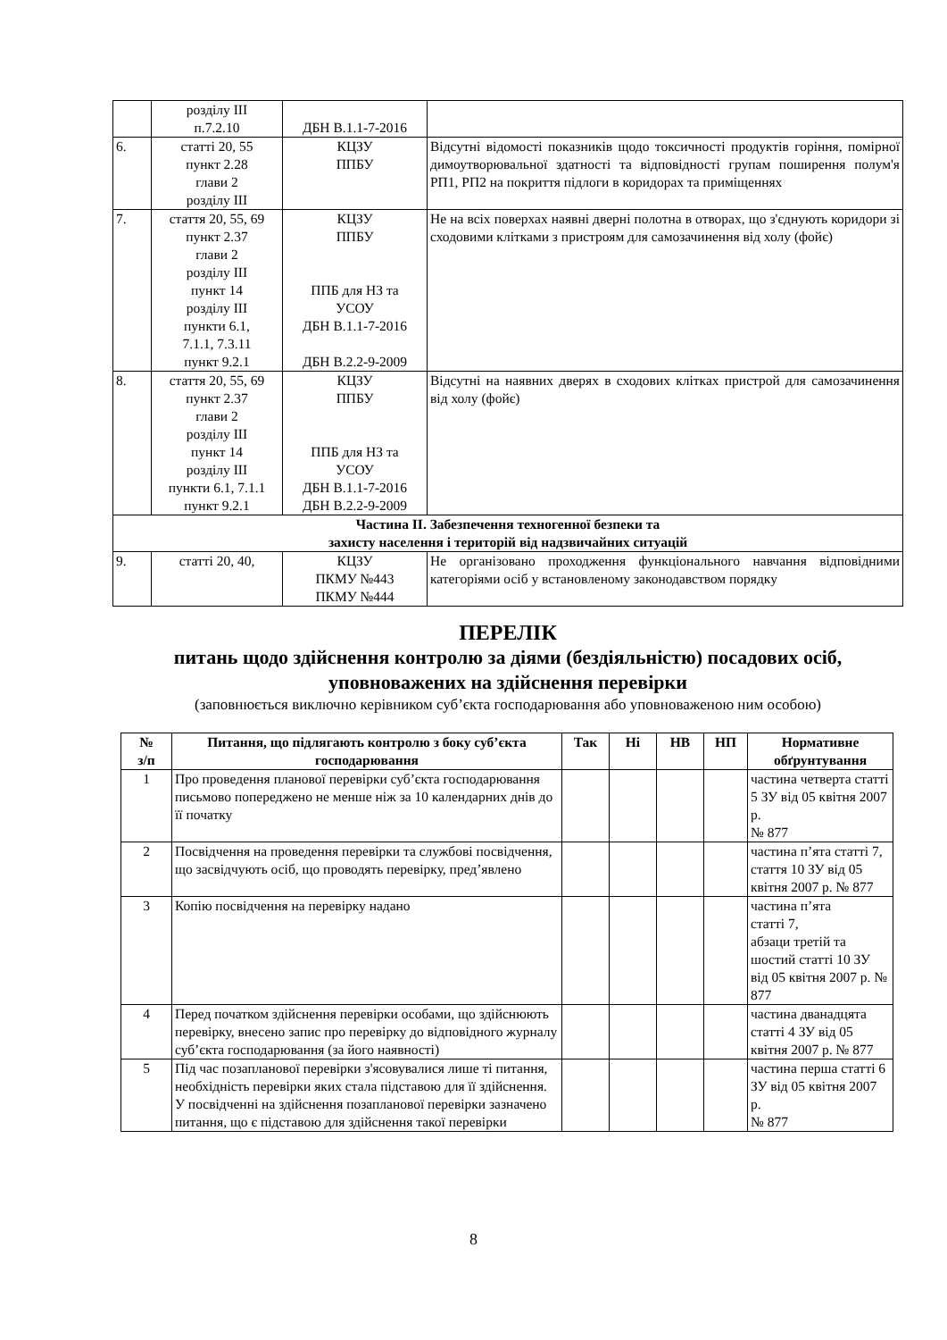| | розділу ІІІ п.7.2.10 | ДБН В.1.1-7-2016 | |
| 6. | статті 20, 55 пункт 2.28 глави 2 розділу ІІІ | КЦЗУ ППБУ | Відсутні відомості показників щодо токсичності продуктів горіння, помірної димоутворювальної здатності та відповідності групам поширення полум'я РП1, РП2 на покриття підлоги в коридорах та приміщеннях |
| 7. | стаття 20, 55, 69 пункт 2.37 глави 2 розділу ІІІ пункт 14 розділу ІІІ пункти 6.1, 7.1.1, 7.3.11 пункт 9.2.1 | КЦЗУ ППБУ ППБ для НЗ та УСОУ ДБН В.1.1-7-2016 ДБН В.2.2-9-2009 | Не на всіх поверхах наявні дверні полотна в отворах, що з'єднують коридори зі сходовими клітками з пристроям для самозачинення від холу (фойє) |
| 8. | стаття 20, 55, 69 пункт 2.37 глави 2 розділу ІІІ пункт 14 розділу ІІІ пункти 6.1, 7.1.1 пункт 9.2.1 | КЦЗУ ППБУ ППБ для НЗ та УСОУ ДБН В.1.1-7-2016 ДБН В.2.2-9-2009 | Відсутні на наявних дверях в сходових клітках пристрой для самозачинення від холу (фойє) |
| Частина ІІ. Забезпечення техногенної безпеки та захисту населення і територій від надзвичайних ситуацій | | | |
| 9. | статті 20, 40, | КЦЗУ ПКМУ №443 ПКМУ №444 | Не організовано проходження функціонального навчання відповідними категоріями осіб у встановленому законодавством порядку |
ПЕРЕЛІК
питань щодо здійснення контролю за діями (бездіяльністю) посадових осіб, уповноважених на здійснення перевірки
(заповнюється виключно керівником суб’єкта господарювання або уповноваженою ним особою)
| № з/п | Питання, що підлягають контролю з боку суб’єкта господарювання | Так | Ні | НВ | НП | Нормативне обґрунтування |
| --- | --- | --- | --- | --- | --- | --- |
| 1 | Про проведення планової перевірки суб’єкта господарювання письмово попереджено не менше ніж за 10 календарних днів до її початку | | | | | частина четверта статті 5 ЗУ від 05 квітня 2007 р. № 877 |
| 2 | Посвідчення на проведення перевірки та службові посвідчення, що засвідчують осіб, що проводять перевірку, пред’явлено | | | | | частина п’ята статті 7, стаття 10 ЗУ від 05 квітня 2007 р. № 877 |
| 3 | Копію посвідчення на перевірку надано | | | | | частина п’ята статті 7, абзаци третій та шостий статті 10 ЗУ від 05 квітня 2007 р. № 877 |
| 4 | Перед початком здійснення перевірки особами, що здійснюють перевірку, внесено запис про перевірку до відповідного журналу суб’єкта господарювання (за його наявності) | | | | | частина дванадцята статті 4 ЗУ від 05 квітня 2007 р. № 877 |
| 5 | Під час позапланової перевірки з'ясовувалися лише ті питання, необхідність перевірки яких стала підставою для її здійснення. У посвідченні на здійснення позапланової перевірки зазначено питання, що є підставою для здійснення такої перевірки | | | | | частина перша статті 6 ЗУ від 05 квітня 2007 р. № 877 |
8